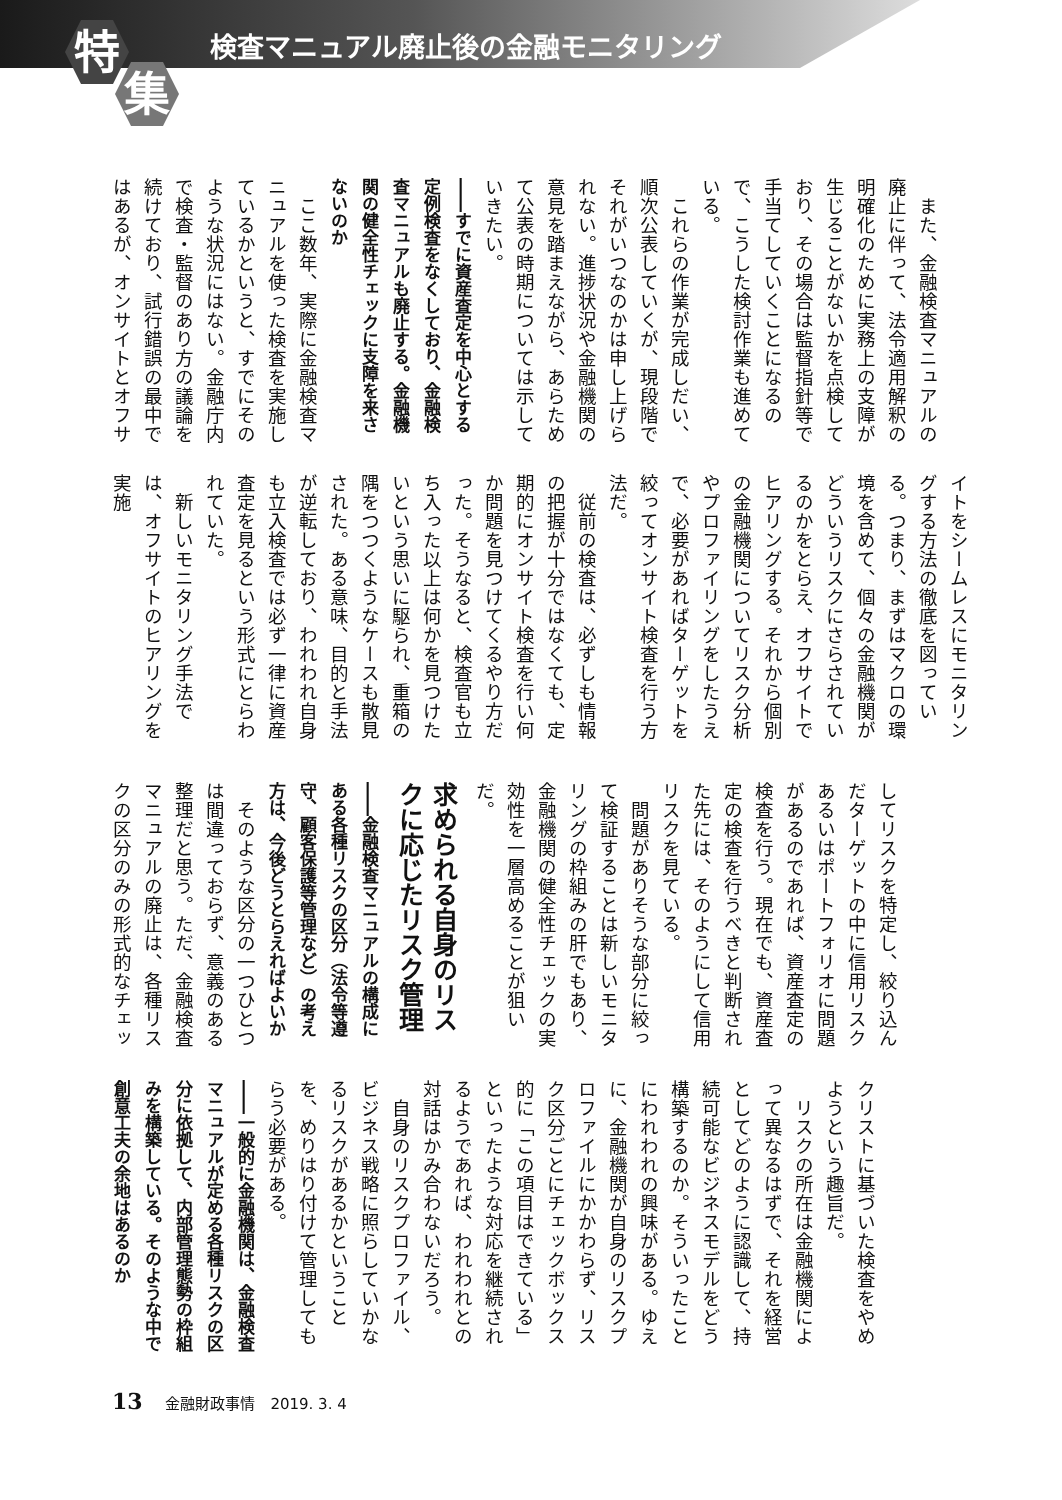特
集
検査マニュアル廃止後の金融モニタリング
　また、金融検査マニュアルの廃止に伴って、法令適用解釈の明確化のために実務上の支障が生じることがないかを点検しており、その場合は監督指針等で手当てしていくことになるので、こうした検討作業も進めている。
　これらの作業が完成しだい、順次公表していくが、現段階でそれがいつなのかは申し上げられない。進捗状況や金融機関の意見を踏まえながら、あらためて公表の時期については示していきたい。
――すでに資産査定を中心とする定例検査をなくしており、金融検査マニュアルも廃止する。金融機関の健全性チェックに支障を来さないのか
　ここ数年、実際に金融検査マニュアルを使った検査を実施しているかというと、すでにそのような状況にはない。金融庁内で検査・監督のあり方の議論を続けており、試行錯誤の最中ではあるが、オンサイトとオフサ
イトをシームレスにモニタリングする方法の徹底を図っている。つまり、まずはマクロの環境を含めて、個々の金融機関がどういうリスクにさらされているのかをとらえ、オフサイトでヒアリングする。それから個別の金融機関についてリスク分析やプロファイリングをしたうえで、必要があればターゲットを絞ってオンサイト検査を行う方法だ。
　従前の検査は、必ずしも情報の把握が十分ではなくても、定期的にオンサイト検査を行い何か問題を見つけてくるやり方だった。そうなると、検査官も立ち入った以上は何かを見つけたいという思いに駆られ、重箱の隅をつつくようなケースも散見された。ある意味、目的と手法が逆転しており、われわれ自身も立入検査では必ず一律に資産査定を見るという形式にとらわれていた。
　新しいモニタリング手法では、オフサイトのヒアリングを実施
してリスクを特定し、絞り込んだターゲットの中に信用リスクあるいはポートフォリオに問題があるのであれば、資産査定の検査を行う。現在でも、資産査定の検査を行うべきと判断された先には、そのようにして信用リスクを見ている。
　問題がありそうな部分に絞って検証することは新しいモニタリングの枠組みの肝でもあり、金融機関の健全性チェックの実効性を一層高めることが狙いだ。
求められる自身のリスクに応じたリスク管理
――金融検査マニュアルの構成にある各種リスクの区分（法令等遵守、顧客保護等管理など）の考え方は、今後どうとらえればよいか
　そのような区分の一つひとつは間違っておらず、意義のある整理だと思う。ただ、金融検査マニュアルの廃止は、各種リスクの区分のみの形式的なチェッ
クリストに基づいた検査をやめようという趣旨だ。
　リスクの所在は金融機関によって異なるはずで、それを経営としてどのように認識して、持続可能なビジネスモデルをどう構築するのか。そういったことにわれわれの興味がある。ゆえに、金融機関が自身のリスクプロファイルにかかわらず、リスク区分ごとにチェックボックス的に「この項目はできている」といったような対応を継続されるようであれば、われわれとの対話はかみ合わないだろう。
　自身のリスクプロファイル、ビジネス戦略に照らしていかなるリスクがあるかということを、めりはり付けて管理してもらう必要がある。
――一般的に金融機関は、金融検査マニュアルが定める各種リスクの区分に依拠して、内部管理態勢の枠組みを構築している。そのような中で創意工夫の余地はあるのか
13 金融財政事情　2019. 3. 4